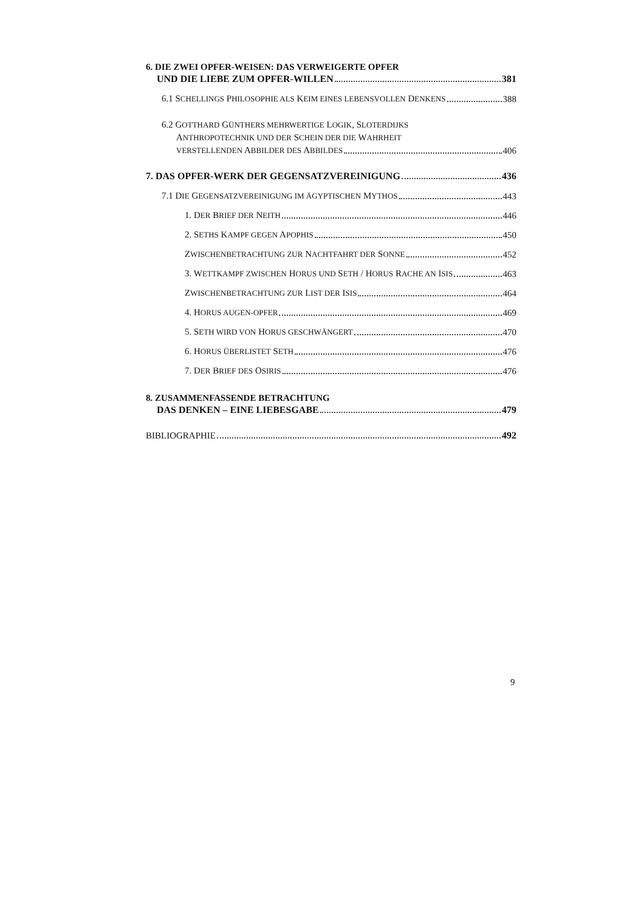6. DIE ZWEI OPFER-WEISEN: DAS VERWEIGERTE OPFER
UND DIE LIEBE ZUM OPFER-WILLEN 381
6.1 SCHELLINGS PHILOSOPHIE ALS KEIM EINES LEBENSVOLLEN DENKENS 388
6.2 GOTTHARD GÜNTHERS MEHRWERTIGE LOGIK, SLOTERDIJKS
ANTHROPOTECHNIK UND DER SCHEIN DER DIE WAHRHEIT
VERSTELLENDEN ABBILDER DES ABBILDES 406
7. DAS OPFER-WERK DER GEGENSATZVEREINIGUNG 436
7.1 DIE GEGENSATZVEREINIGUNG IM ÄGYPTISCHEN MYTHOS 443
1. DER BRIEF DER NEITH 446
2. SETHS KAMPF GEGEN APOPHIS 450
ZWISCHENBETRACHTUNG ZUR NACHTFAHRT DER SONNE 452
3. WETTKAMPF ZWISCHEN HORUS UND SETH / HORUS RACHE AN ISIS 463
ZWISCHENBETRACHTUNG ZUR LIST DER ISIS 464
4. HORUS AUGEN-OPFER 469
5. SETH WIRD VON HORUS GESCHWÄNGERT 470
6. HORUS ÜBERLISTET SETH 476
7. DER BRIEF DES OSIRIS 476
8. ZUSAMMENFASSENDE BETRACHTUNG
DAS DENKEN – EINE LIEBESGABE 479
BIBLIOGRAPHIE 492
9